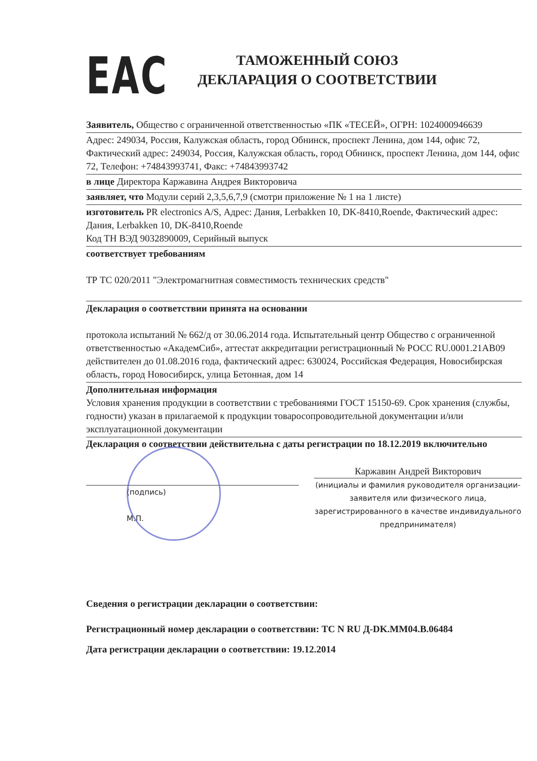EAC
ТАМОЖЕННЫЙ СОЮЗ
ДЕКЛАРАЦИЯ О СООТВЕТСТВИИ
Заявитель, Общество с ограниченной ответственностью «ПК «ТЕСЕЙ», ОГРН: 1024000946639
Адрес: 249034, Россия, Калужская область, город Обнинск, проспект Ленина, дом 144, офис 72, Фактический адрес: 249034, Россия, Калужская область, город Обнинск, проспект Ленина, дом 144, офис 72, Телефон: +74843993741, Факс: +74843993742
в лице Директора Каржавина Андрея Викторовича
заявляет, что Модули серий 2,3,5,6,7,9 (смотри приложение № 1 на 1 листе)
изготовитель PR electronics A/S, Адрес: Дания, Lerbakken 10, DK-8410,Roende, Фактический адрес: Дания, Lerbakken 10, DK-8410,Roende
Код ТН ВЭД 9032890009, Серийный выпуск
соответствует требованиям
ТР ТС 020/2011 "Электромагнитная совместимость технических средств"
Декларация о соответствии принята на основании
протокола испытаний № 662/д от 30.06.2014 года. Испытательный центр Общество с ограниченной ответственностью «АкадемСиб», аттестат аккредитации регистрационный № РОСС RU.0001.21АВ09 действителен до 01.08.2016 года, фактический адрес: 630024, Российская Федерация, Новосибирская область, город Новосибирск, улица Бетонная, дом 14
Дополнительная информация
Условия хранения продукции в соответствии с требованиями ГОСТ 15150-69. Срок хранения (службы, годности) указан в прилагаемой к продукции товаросопроводительной документации и/или эксплуатационной документации
Декларация о соответствии действительна с даты регистрации по 18.12.2019 включительно
(подпись)
М.П.
Каржавин Андрей Викторович
(инициалы и фамилия руководителя организации-заявителя или физического лица, зарегистрированного в качестве индивидуального предпринимателя)
Сведения о регистрации декларации о соответствии:
Регистрационный номер декларации о соответствии: ТС N RU Д-DK.ММ04.В.06484
Дата регистрации декларации о соответствии: 19.12.2014